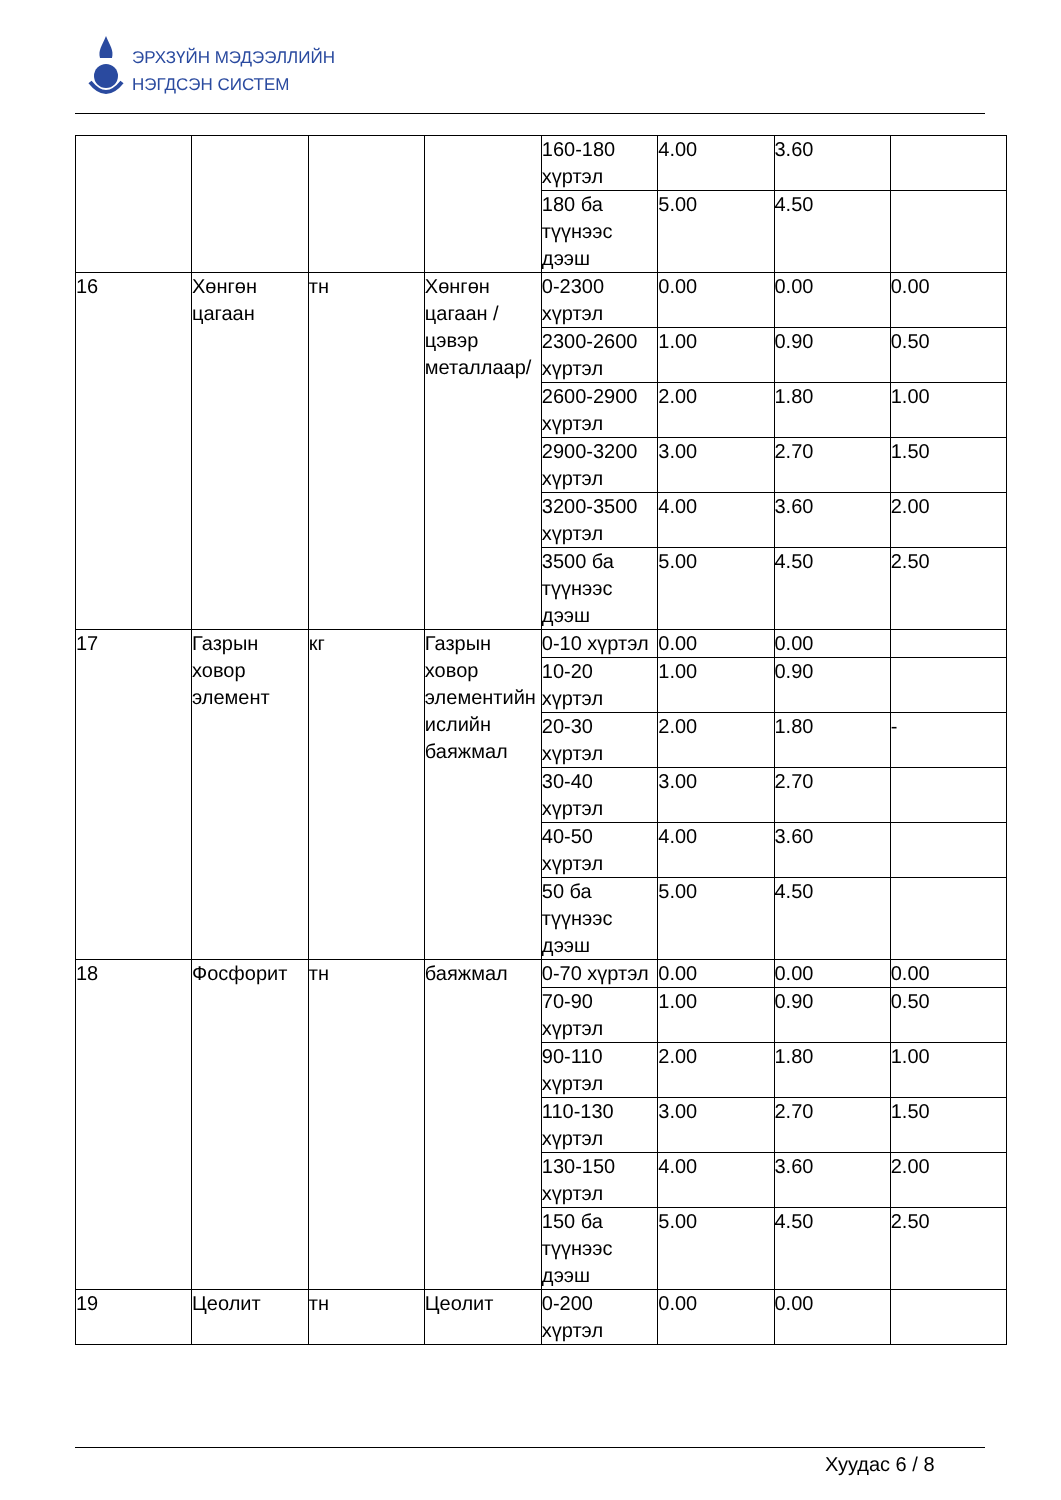ЭРХЗҮЙН МЭДЭЭЛЛИЙН
НЭГДСЭН СИСТЕМ
| | | | | 160-180 хүртэл | 4.00 | 3.60 | |
| | | | | 180 ба түүнээс дээш | 5.00 | 4.50 | |
| 16 | Хөнгөн цагаан | тн | Хөнгөн цагаан /цэвэр металлаар/ | 0-2300 хүртэл | 0.00 | 0.00 | 0.00 |
| | | | | 2300-2600 хүртэл | 1.00 | 0.90 | 0.50 |
| | | | | 2600-2900 хүртэл | 2.00 | 1.80 | 1.00 |
| | | | | 2900-3200 хүртэл | 3.00 | 2.70 | 1.50 |
| | | | | 3200-3500 хүртэл | 4.00 | 3.60 | 2.00 |
| | | | | 3500 ба түүнээс дээш | 5.00 | 4.50 | 2.50 |
| 17 | Газрын ховор элемент | кг | Газрын ховор элементийн ислийн баяжмал | 0-10 хүртэл | 0.00 | 0.00 | |
| | | | | 10-20 хүртэл | 1.00 | 0.90 | |
| | | | | 20-30 хүртэл | 2.00 | 1.80 | - |
| | | | | 30-40 хүртэл | 3.00 | 2.70 | |
| | | | | 40-50 хүртэл | 4.00 | 3.60 | |
| | | | | 50 ба түүнээс дээш | 5.00 | 4.50 | |
| 18 | Фосфорит | тн | баяжмал | 0-70 хүртэл | 0.00 | 0.00 | 0.00 |
| | | | | 70-90 хүртэл | 1.00 | 0.90 | 0.50 |
| | | | | 90-110 хүртэл | 2.00 | 1.80 | 1.00 |
| | | | | 110-130 хүртэл | 3.00 | 2.70 | 1.50 |
| | | | | 130-150 хүртэл | 4.00 | 3.60 | 2.00 |
| | | | | 150 ба түүнээс дээш | 5.00 | 4.50 | 2.50 |
| 19 | Цеолит | тн | Цеолит | 0-200 хүртэл | 0.00 | 0.00 | |
Хуудас 6 / 8